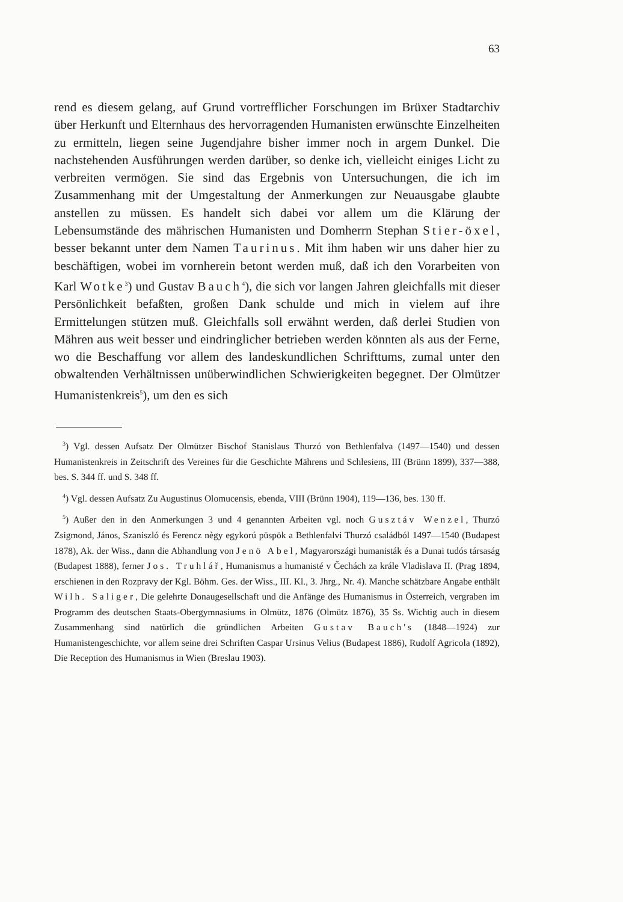63
rend es diesem gelang, auf Grund vortrefflicher Forschungen im Brüxer Stadtarchiv über Herkunft und Elternhaus des hervorragenden Humanisten erwünschte Einzelheiten zu ermitteln, liegen seine Jugendjahre bisher immer noch in argem Dunkel. Die nachstehenden Ausführungen werden darüber, so denke ich, vielleicht einiges Licht zu verbreiten vermögen. Sie sind das Ergebnis von Untersuchungen, die ich im Zusammenhang mit der Umgestaltung der Anmerkungen zur Neuausgabe glaubte anstellen zu müssen. Es handelt sich dabei vor allem um die Klärung der Lebensumstände des mährischen Humanisten und Domherrn Stephan Stier-öxel, besser bekannt unter dem Namen Taurinus. Mit ihm haben wir uns daher hier zu beschäftigen, wobei im vornherein betont werden muß, daß ich den Vorarbeiten von Karl Wotke<sup>3</sup>) und Gustav Bauch<sup>4</sup>), die sich vor langen Jahren gleichfalls mit dieser Persönlichkeit befaßten, großen Dank schulde und mich in vielem auf ihre Ermittelungen stützen muß. Gleichfalls soll erwähnt werden, daß derlei Studien von Mähren aus weit besser und eindringlicher betrieben werden könnten als aus der Ferne, wo die Beschaffung vor allem des landeskundlichen Schrifttums, zumal unter den obwaltenden Verhältnissen unüberwindlichen Schwierigkeiten begegnet. Der Olmützer Humanistenkreis<sup>5</sup>), um den es sich
<sup>3</sup>) Vgl. dessen Aufsatz Der Olmützer Bischof Stanislaus Thurzó von Bethlenfalva (1497—1540) und dessen Humanistenkreis in Zeitschrift des Vereines für die Geschichte Mährens und Schlesiens, III (Brünn 1899), 337—388, bes. S. 344 ff. und S. 348 ff.
<sup>4</sup>) Vgl. dessen Aufsatz Zu Augustinus Olomucensis, ebenda, VIII (Brünn 1904), 119—136, bes. 130 ff.
<sup>5</sup>) Außer den in den Anmerkungen 3 und 4 genannten Arbeiten vgl. noch Gusztáv Wenzel, Thurzó Zsigmond, János, Szaniszló és Ferencz nègy egykorú püspök a Bethlenfalvi Thurzó családból 1497—1540 (Budapest 1878), Ak. der Wiss., dann die Abhandlung von Jenö Abel, Magyarországi humanisták és a Dunai tudós társaság (Budapest 1888), ferner Jos. Truhlář, Humanismus a humanisté v Čechách za krále Vladislava II. (Prag 1894, erschienen in den Rozpravy der Kgl. Böhm. Ges. der Wiss., III. Kl., 3. Jhrg., Nr. 4). Manche schätzbare Angabe enthält Wilh. Saliger, Die gelehrte Donaugesellschaft und die Anfänge des Humanismus in Österreich, vergraben im Programm des deutschen Staats-Obergymnasiums in Olmütz, 1876 (Olmütz 1876), 35 Ss. Wichtig auch in diesem Zusammenhang sind natürlich die gründlichen Arbeiten Gustav Bauch's (1848—1924) zur Humanistengeschichte, vor allem seine drei Schriften Caspar Ursinus Velius (Budapest 1886), Rudolf Agricola (1892), Die Reception des Humanismus in Wien (Breslau 1903).